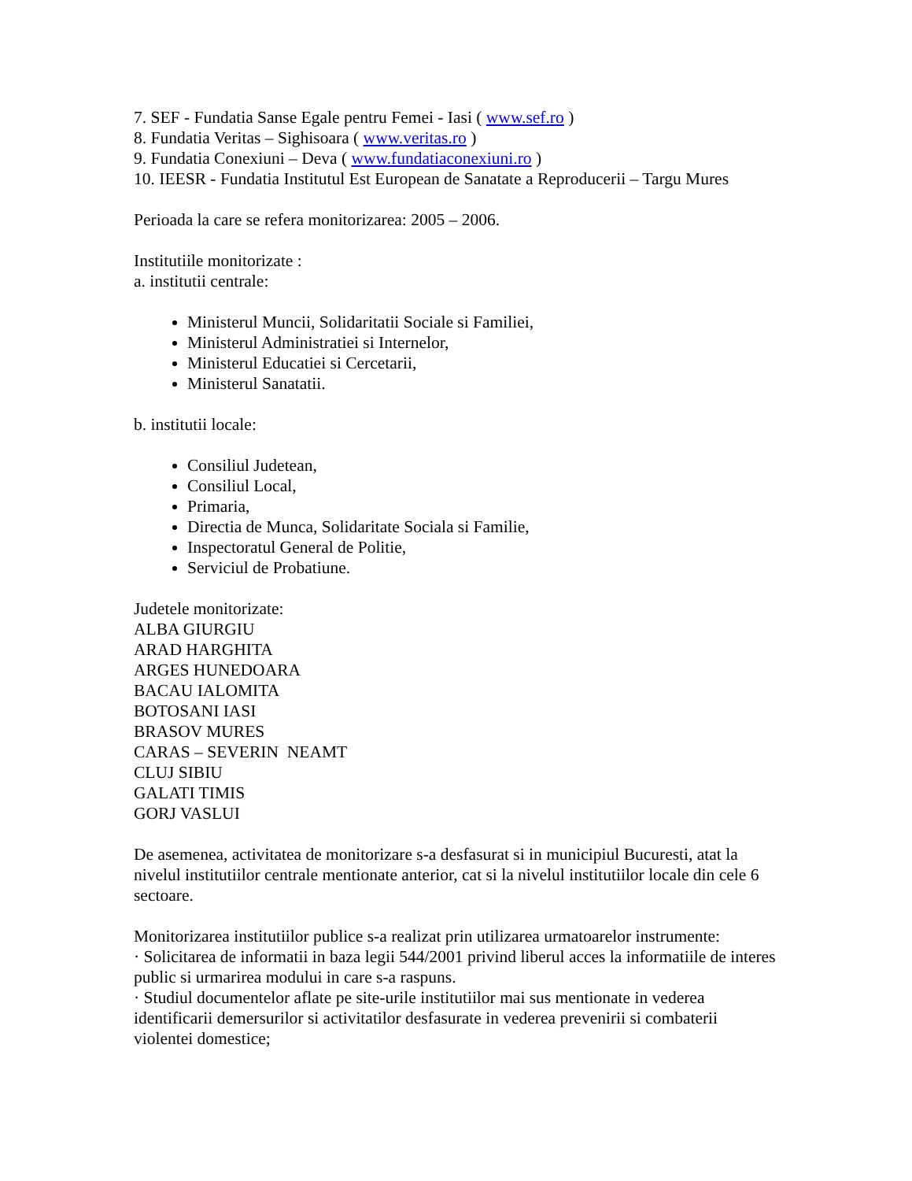7. SEF - Fundatia Sanse Egale pentru Femei - Iasi ( www.sef.ro )
8. Fundatia Veritas – Sighisoara ( www.veritas.ro )
9. Fundatia Conexiuni – Deva ( www.fundatiaconexiuni.ro )
10. IEESR - Fundatia Institutul Est European de Sanatate a Reproducerii – Targu Mures
Perioada la care se refera monitorizarea: 2005 – 2006.
Institutiile monitorizate :
a. institutii centrale:
Ministerul Muncii, Solidaritatii Sociale si Familiei,
Ministerul Administratiei si Internelor,
Ministerul Educatiei si Cercetarii,
Ministerul Sanatatii.
b. institutii locale:
Consiliul Judetean,
Consiliul Local,
Primaria,
Directia de Munca, Solidaritate Sociala si Familie,
Inspectoratul General de Politie,
Serviciul de Probatiune.
Judetele monitorizate:
ALBA GIURGIU
ARAD HARGHITA
ARGES HUNEDOARA
BACAU IALOMITA
BOTOSANI IASI
BRASOV MURES
CARAS – SEVERIN NEAMT
CLUJ SIBIU
GALATI TIMIS
GORJ VASLUI
De asemenea, activitatea de monitorizare s-a desfasurat si in municipiul Bucuresti, atat la nivelul institutiilor centrale mentionate anterior, cat si la nivelul institutiilor locale din cele 6 sectoare.
Monitorizarea institutiilor publice s-a realizat prin utilizarea urmatoarelor instrumente:
· Solicitarea de informatii in baza legii 544/2001 privind liberul acces la informatiile de interes public si urmarirea modului in care s-a raspuns.
· Studiul documentelor aflate pe site-urile institutiilor mai sus mentionate in vederea identificarii demersurilor si activitatilor desfasurate in vederea prevenirii si combaterii violentei domestice;